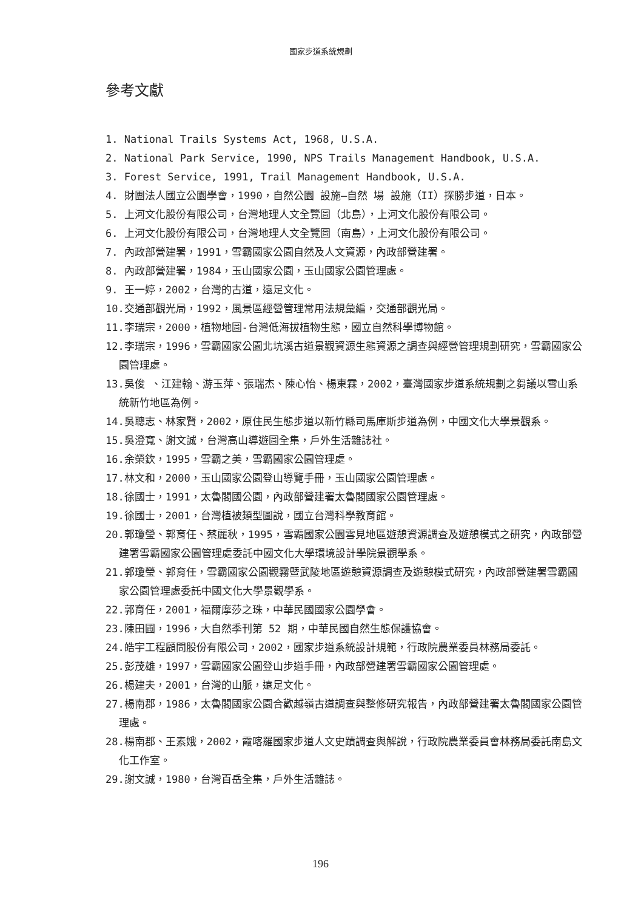國家步道系統規劃
參考文獻
1. National Trails Systems Act, 1968, U.S.A.
2. National Park Service, 1990, NPS Trails Management Handbook, U.S.A.
3. Forest Service, 1991, Trail Management Handbook, U.S.A.
4. 財團法人國立公園學會，1990，自然公園 設施—自然 場 設施（II）探勝步道，日本。
5. 上河文化股份有限公司，台灣地理人文全覽圖（北島），上河文化股份有限公司。
6. 上河文化股份有限公司，台灣地理人文全覽圖（南島），上河文化股份有限公司。
7. 內政部營建署，1991，雪霸國家公園自然及人文資源，內政部營建署。
8. 內政部營建署，1984，玉山國家公園，玉山國家公園管理處。
9. 王一婷，2002，台灣的古道，遠足文化。
10.交通部觀光局，1992，風景區經營管理常用法規彙編，交通部觀光局。
11.李瑞宗，2000，植物地圖-台灣低海拔植物生態，國立自然科學博物館。
12.李瑞宗，1996，雪霸國家公園北坑溪古道景觀資源生態資源之調查與經營管理規劃研究，雪霸國家公園管理處。
13.吳俊 、江建翰、游玉萍、張瑞杰、陳心怡、楊東霖，2002，臺灣國家步道系統規劃之芻議以雪山系統新竹地區為例。
14.吳聰志、林家賢，2002，原住民生態步道以新竹縣司馬庫斯步道為例，中國文化大學景觀系。
15.吳澄寬、謝文誠，台灣高山導遊圖全集，戶外生活雜誌社。
16.余榮欽，1995，雪霸之美，雪霸國家公園管理處。
17.林文和，2000，玉山國家公園登山導覽手冊，玉山國家公園管理處。
18.徐國士，1991，太魯閣國公園，內政部營建署太魯閣國家公園管理處。
19.徐國士，2001，台灣植被類型圖說，國立台灣科學教育館。
20.郭瓊瑩、郭育任、蔡麗秋，1995，雪霸國家公園雪見地區遊憩資源調查及遊憩模式之研究，內政部營建署雪霸國家公園管理處委託中國文化大學環境設計學院景觀學系。
21.郭瓊瑩、郭育任，雪霸國家公園觀霧暨武陵地區遊憩資源調查及遊憩模式研究，內政部營建署雪霸國家公園管理處委託中國文化大學景觀學系。
22.郭育任，2001，福爾摩莎之珠，中華民國國家公園學會。
23.陳田圃，1996，大自然季刊第 52 期，中華民國自然生態保護協會。
24.皓宇工程顧問股份有限公司，2002，國家步道系統設計規範，行政院農業委員林務局委託。
25.彭茂雄，1997，雪霸國家公園登山步道手冊，內政部營建署雪霸國家公園管理處。
26.楊建夫，2001，台灣的山脈，遠足文化。
27.楊南郡，1986，太魯閣國家公園合歡越嶺古道調查與整修研究報告，內政部營建署太魯閣國家公園管理處。
28.楊南郡、王素娥，2002，霞喀羅國家步道人文史蹟調查與解說，行政院農業委員會林務局委託南島文化工作室。
29.謝文誠，1980，台灣百岳全集，戶外生活雜誌。
196